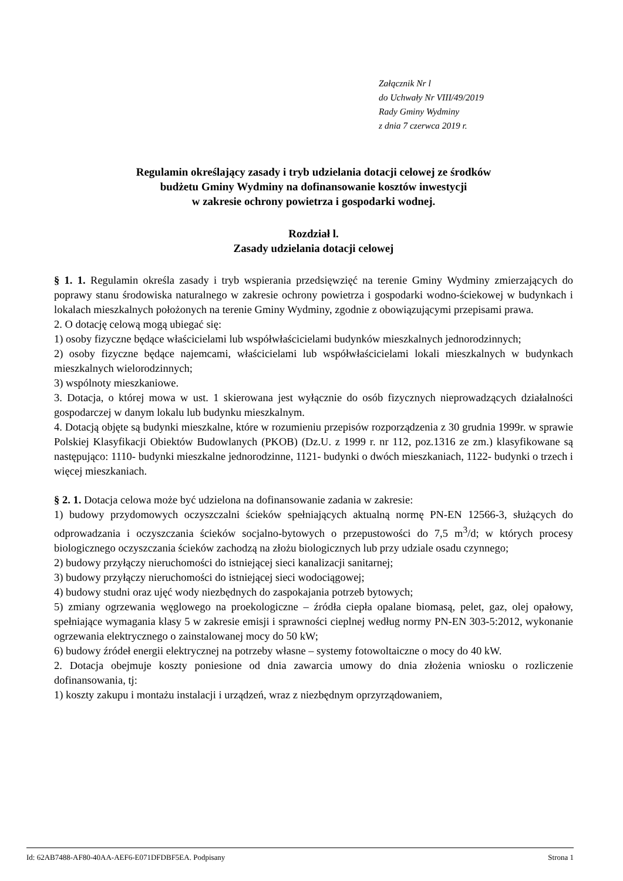Załącznik Nr l
do Uchwały Nr VIII/49/2019
Rady Gminy Wydminy
z dnia 7 czerwca 2019 r.
Regulamin określający zasady i tryb udzielania dotacji celowej ze środków
budżetu Gminy Wydminy na dofinansowanie kosztów inwestycji
w zakresie ochrony powietrza i gospodarki wodnej.
Rozdział l.
Zasady udzielania dotacji celowej
§ 1. 1. Regulamin określa zasady i tryb wspierania przedsięwzięć na terenie Gminy Wydminy zmierzających do poprawy stanu środowiska naturalnego w zakresie ochrony powietrza i gospodarki wodno-ściekowej w budynkach i lokalach mieszkalnych położonych na terenie Gminy Wydminy, zgodnie z obowiązującymi przepisami prawa.
2. O dotację celową mogą ubiegać się:
1) osoby fizyczne będące właścicielami lub współwłaścicielami budynków mieszkalnych jednorodzinnych;
2) osoby fizyczne będące najemcami, właścicielami lub współwłaścicielami lokali mieszkalnych w budynkach mieszkalnych wielorodzinnych;
3) wspólnoty mieszkaniowe.
3. Dotacja, o której mowa w ust. 1 skierowana jest wyłącznie do osób fizycznych nieprowadzących działalności gospodarczej w danym lokalu lub budynku mieszkalnym.
4. Dotacją objęte są budynki mieszkalne, które w rozumieniu przepisów rozporządzenia z 30 grudnia 1999r. w sprawie Polskiej Klasyfikacji Obiektów Budowlanych (PKOB) (Dz.U. z 1999 r. nr 112, poz.1316 ze zm.) klasyfikowane są następująco: 1110- budynki mieszkalne jednorodzinne, 1121- budynki o dwóch mieszkaniach, 1122- budynki o trzech i więcej mieszkaniach.
§ 2. 1. Dotacja celowa może być udzielona na dofinansowanie zadania w zakresie:
1) budowy przydomowych oczyszczalni ścieków spełniających aktualną normę PN-EN 12566-3, służących do odprowadzania i oczyszczania ścieków socjalno-bytowych o przepustowości do 7,5 m<sup>3</sup>/d; w których procesy biologicznego oczyszczania ścieków zachodzą na złożu biologicznych lub przy udziale osadu czynnego;
2) budowy przyłączy nieruchomości do istniejącej sieci kanalizacji sanitarnej;
3) budowy przyłączy nieruchomości do istniejącej sieci wodociągowej;
4) budowy studni oraz ujęć wody niezbędnych do zaspokajania potrzeb bytowych;
5) zmiany ogrzewania węglowego na proekologiczne – źródła ciepła opalane biomasą, pelet, gaz, olej opałowy, spełniające wymagania klasy 5 w zakresie emisji i sprawności cieplnej według normy PN-EN 303-5:2012, wykonanie ogrzewania elektrycznego o zainstalowanej mocy do 50 kW;
6) budowy źródeł energii elektrycznej na potrzeby własne – systemy fotowoltaiczne o mocy do 40 kW.
2. Dotacja obejmuje koszty poniesione od dnia zawarcia umowy do dnia złożenia wniosku o rozliczenie dofinansowania, tj:
1) koszty zakupu i montażu instalacji i urządzeń, wraz z niezbędnym oprzyrządowaniem,
Id: 62AB7488-AF80-40AA-AEF6-E071DFDBF5EA. Podpisany Strona 1